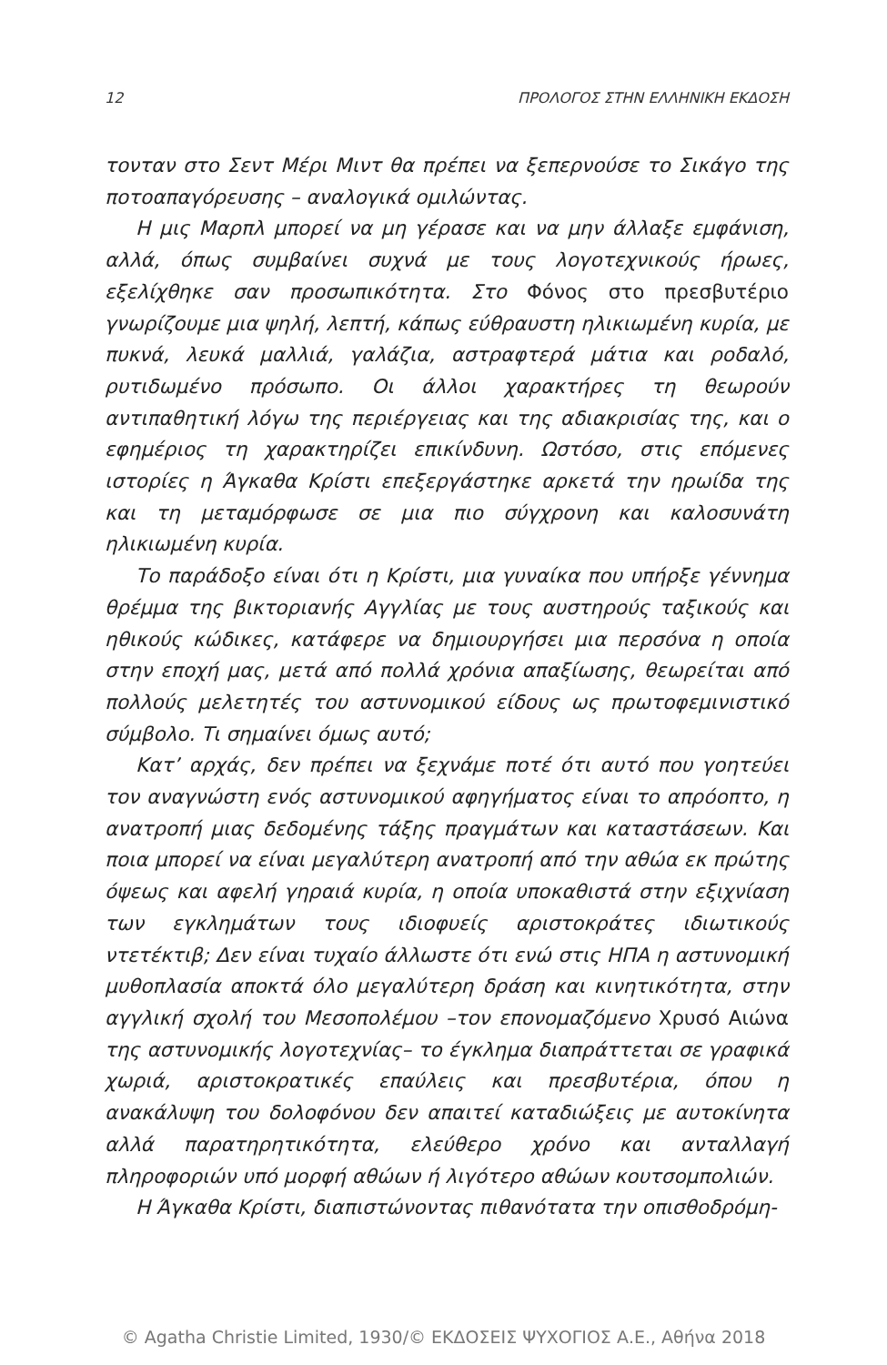12 ΠΡΟΛΟΓΟΣ ΣΤΗΝ ΕΛΛΗΝΙΚΗ ΕΚΔΟΣΗ
τονταν στο Σεντ Μέρι Μιντ θα πρέπει να ξεπερνούσε το Σικάγο της ποτοαπαγόρευσης – αναλογικά ομιλώντας.
Η μις Μαρπλ μπορεί να μη γέρασε και να μην άλλαξε εμφάνιση, αλλά, όπως συμβαίνει συχνά με τους λογοτεχνικούς ήρωες, εξελίχθηκε σαν προσωπικότητα. Στο Φόνος στο πρεσβυτέριο γνωρίζουμε μια ψηλή, λεπτή, κάπως εύθραυστη ηλικιωμένη κυρία, με πυκνά, λευκά μαλλιά, γαλάζια, αστραφτερά μάτια και ροδαλό, ρυτιδωμένο πρόσωπο. Οι άλλοι χαρακτήρες τη θεωρούν αντιπαθητική λόγω της περιέργειας και της αδιακρισίας της, και ο εφημέριος τη χαρακτηρίζει επικίνδυνη. Ωστόσο, στις επόμενες ιστορίες η Άγκαθα Κρίστι επεξεργάστηκε αρκετά την ηρωίδα της και τη μεταμόρφωσε σε μια πιο σύγχρονη και καλοσυνάτη ηλικιωμένη κυρία.
Το παράδοξο είναι ότι η Κρίστι, μια γυναίκα που υπήρξε γέννημα θρέμμα της βικτοριανής Αγγλίας με τους αυστηρούς ταξικούς και ηθικούς κώδικες, κατάφερε να δημιουργήσει μια περσόνα η οποία στην εποχή μας, μετά από πολλά χρόνια απαξίωσης, θεωρείται από πολλούς μελετητές του αστυνομικού είδους ως πρωτοφεμινιστικό σύμβολο. Τι σημαίνει όμως αυτό;
Κατ’ αρχάς, δεν πρέπει να ξεχνάμε ποτέ ότι αυτό που γοητεύει τον αναγνώστη ενός αστυνομικού αφηγήματος είναι το απρόοπτο, η ανατροπή μιας δεδομένης τάξης πραγμάτων και καταστάσεων. Και ποια μπορεί να είναι μεγαλύτερη ανατροπή από την αθώα εκ πρώτης όψεως και αφελή γηραιά κυρία, η οποία υποκαθιστά στην εξιχνίαση των εγκλημάτων τους ιδιοφυείς αριστοκράτες ιδιωτικούς ντετέκτιβ; Δεν είναι τυχαίο άλλωστε ότι ενώ στις ΗΠΑ η αστυνομική μυθοπλασία αποκτά όλο μεγαλύτερη δράση και κινητικότητα, στην αγγλική σχολή του Μεσοπολέμου –τον επονομαζόμενο Χρυσό Αιώνα της αστυνομικής λογοτεχνίας– το έγκλημα διαπράττεται σε γραφικά χωριά, αριστοκρατικές επαύλεις και πρεσβυτέρια, όπου η ανακάλυψη του δολοφόνου δεν απαιτεί καταδιώξεις με αυτοκίνητα αλλά παρατηρητικότητα, ελεύθερο χρόνο και ανταλλαγή πληροφοριών υπό μορφή αθώων ή λιγότερο αθώων κουτσομπολιών.
Η Άγκαθα Κρίστι, διαπιστώνοντας πιθανότατα την οπισθοδρόμη-
© Agatha Christie Limited, 1930/© ΕΚΔΟΣΕΙΣ ΨΥΧΟΓΙΟΣ Α.Ε., Αθήνα 2018